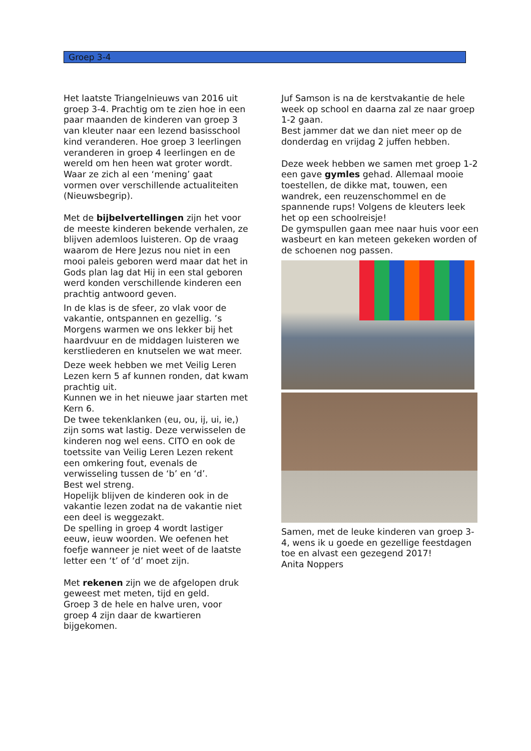Groep 3-4
Het laatste Triangelnieuws van 2016 uit groep 3-4. Prachtig om te zien hoe in een paar maanden de kinderen van groep 3 van kleuter naar een lezend basisschool kind veranderen. Hoe groep 3 leerlingen veranderen in groep 4 leerlingen en de wereld om hen heen wat groter wordt. Waar ze zich al een ‘mening’ gaat vormen over verschillende actualiteiten (Nieuwsbegrip).
Met de bijbelvertellingen zijn het voor de meeste kinderen bekende verhalen, ze blijven ademloos luisteren. Op de vraag waarom de Here Jezus nou niet in een mooi paleis geboren werd maar dat het in Gods plan lag dat Hij in een stal geboren werd konden verschillende kinderen een prachtig antwoord geven.
In de klas is de sfeer, zo vlak voor de vakantie, ontspannen en gezellig. ’s Morgens warmen we ons lekker bij het haardvuur en de middagen luisteren we kerstliederen en knutselen we wat meer.
Deze week hebben we met Veilig Leren Lezen kern 5 af kunnen ronden, dat kwam prachtig uit.
Kunnen we in het nieuwe jaar starten met Kern 6.
De twee tekenklanken (eu, ou, ij, ui, ie,) zijn soms wat lastig. Deze verwisselen de kinderen nog wel eens. CITO en ook de toetssite van Veilig Leren Lezen rekent een omkering fout, evenals de verwisseling tussen de ‘b’ en ‘d’.
Best wel streng.
Hopelijk blijven de kinderen ook in de vakantie lezen zodat na de vakantie niet een deel is weggezakt.
De spelling in groep 4 wordt lastiger eeuw, ieuw woorden. We oefenen het foefje wanneer je niet weet of de laatste letter een ‘t’ of ‘d’ moet zijn.
Met rekenen zijn we de afgelopen druk geweest met meten, tijd en geld.
Groep 3 de hele en halve uren, voor groep 4 zijn daar de kwartieren bijgekomen.
Juf Samson is na de kerstvakantie de hele week op school en daarna zal ze naar groep 1-2 gaan.
Best jammer dat we dan niet meer op de donderdag en vrijdag 2 juffen hebben.
Deze week hebben we samen met groep 1-2 een gave gymles gehad. Allemaal mooie toestellen, de dikke mat, touwen, een wandrek, een reuzenschommel en de spannende rups! Volgens de kleuters leek het op een schoolreisje!
De gymspullen gaan mee naar huis voor een wasbeurt en kan meteen gekeken worden of de schoenen nog passen.
Samen, met de leuke kinderen van groep 3-4, wens ik u goede en gezellige feestdagen toe en alvast een gezegend 2017!
Anita Noppers